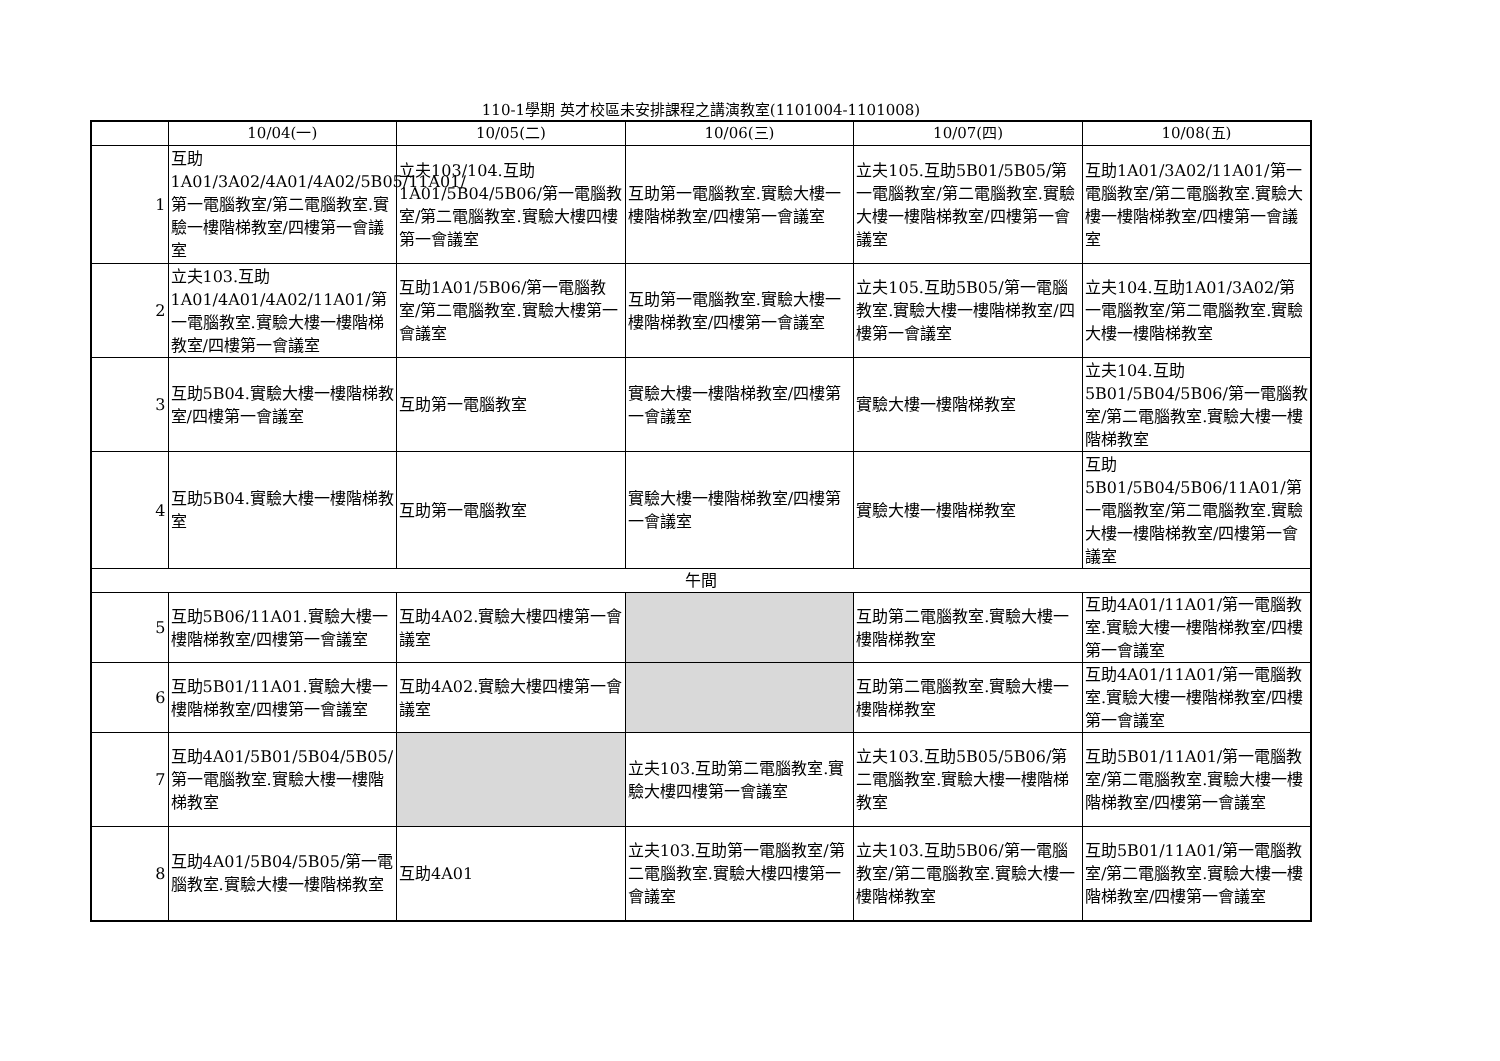110-1學期 英才校區未安排課程之講演教室(1101004-1101008)
| | 10/04(一) | 10/05(二) | 10/06(三) | 10/07(四) | 10/08(五) |
| --- | --- | --- | --- | --- | --- |
| 1 | 互助1A01/3A02/4A01/4A02/5B05/11A01/第一電腦教室/第二電腦教室.實驗一樓階梯教室/四樓第一會議室 | 立夫103/104.互助1A01/5B04/5B06/第一電腦教室/第二電腦教室.實驗大樓四樓第一會議室 | 互助第一電腦教室.實驗大樓一樓階梯教室/四樓第一會議室 | 立夫105.互助5B01/5B05/第一電腦教室/第二電腦教室.實驗大樓一樓階梯教室/四樓第一會議室 | 互助1A01/3A02/11A01/第一電腦教室/第二電腦教室.實驗大樓一樓階梯教室/四樓第一會議室 |
| 2 | 立夫103.互助1A01/4A01/4A02/11A01/第一電腦教室.實驗大樓一樓階梯教室/四樓第一會議室 | 互助1A01/5B06/第一電腦教室/第二電腦教室.實驗大樓第一會議室 | 互助第一電腦教室.實驗大樓一樓階梯教室/四樓第一會議室 | 立夫105.互助5B05/第一電腦教室.實驗大樓一樓階梯教室/四樓第一會議室 | 立夫104.互助1A01/3A02/第一電腦教室/第二電腦教室.實驗大樓一樓階梯教室 |
| 3 | 互助5B04.實驗大樓一樓階梯教室/四樓第一會議室 | 互助第一電腦教室 | 實驗大樓一樓階梯教室/四樓第一會議室 | 實驗大樓一樓階梯教室 | 立夫104.互助5B01/5B04/5B06/第一電腦教室/第二電腦教室.實驗大樓一樓階梯教室 |
| 4 | 互助5B04.實驗大樓一樓階梯教室 | 互助第一電腦教室 | 實驗大樓一樓階梯教室/四樓第一會議室 | 實驗大樓一樓階梯教室 | 互助5B01/5B04/5B06/11A01/第一電腦教室/第二電腦教室.實驗大樓一樓階梯教室/四樓第一會議室 |
| 午間 | | | | | |
| 5 | 互助5B06/11A01.實驗大樓一樓階梯教室/四樓第一會議室 | 互助4A02.實驗大樓四樓第一會議室 | | 互助第二電腦教室.實驗大樓一樓階梯教室 | 互助4A01/11A01/第一電腦教室.實驗大樓一樓階梯教室/四樓第一會議室 |
| 6 | 互助5B01/11A01.實驗大樓一樓階梯教室/四樓第一會議室 | 互助4A02.實驗大樓四樓第一會議室 | | 互助第二電腦教室.實驗大樓一樓階梯教室 | 互助4A01/11A01/第一電腦教室.實驗大樓一樓階梯教室/四樓第一會議室 |
| 7 | 互助4A01/5B01/5B04/5B05/第一電腦教室.實驗大樓一樓階梯教室 | | 立夫103.互助第二電腦教室.實驗大樓四樓第一會議室 | 立夫103.互助5B05/5B06/第二電腦教室.實驗大樓一樓階梯教室 | 互助5B01/11A01/第一電腦教室/第二電腦教室.實驗大樓一樓階梯教室/四樓第一會議室 |
| 8 | 互助4A01/5B04/5B05/第一電腦教室.實驗大樓一樓階梯教室 | 互助4A01 | 立夫103.互助第一電腦教室/第二電腦教室.實驗大樓四樓第一會議室 | 立夫103.互助5B06/第一電腦教室/第二電腦教室.實驗大樓一樓階梯教室 | 互助5B01/11A01/第一電腦教室/第二電腦教室.實驗大樓一樓階梯教室/四樓第一會議室 |